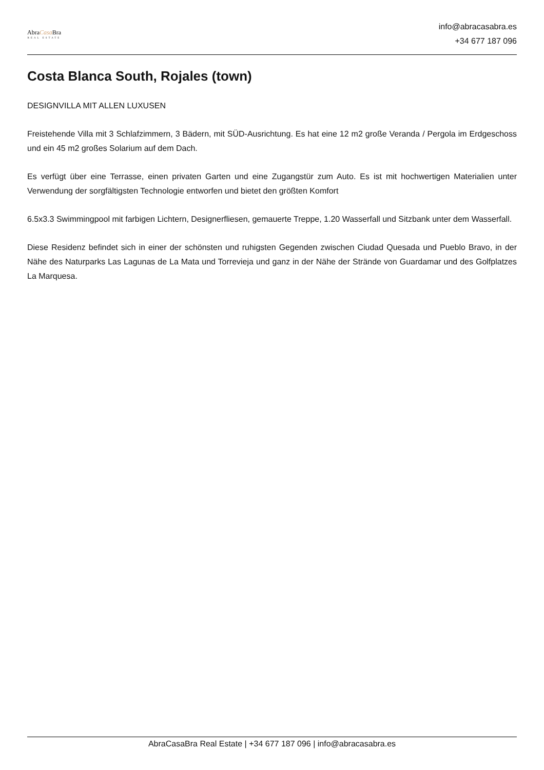AbraCasa Bra
REAL ESTATE
info@abracasabra.es
+34 677 187 096
Costa Blanca South, Rojales (town)
DESIGNVILLA MIT ALLEN LUXUSEN
Freistehende Villa mit 3 Schlafzimmern, 3 Bädern, mit SÜD-Ausrichtung. Es hat eine 12 m2 große Veranda / Pergola im Erdgeschoss und ein 45 m2 großes Solarium auf dem Dach.
Es verfügt über eine Terrasse, einen privaten Garten und eine Zugangstür zum Auto. Es ist mit hochwertigen Materialien unter Verwendung der sorgfältigsten Technologie entworfen und bietet den größten Komfort
6.5x3.3 Swimmingpool mit farbigen Lichtern, Designerfliesen, gemauerte Treppe, 1.20 Wasserfall und Sitzbank unter dem Wasserfall.
Diese Residenz befindet sich in einer der schönsten und ruhigsten Gegenden zwischen Ciudad Quesada und Pueblo Bravo, in der Nähe des Naturparks Las Lagunas de La Mata und Torrevieja und ganz in der Nähe der Strände von Guardamar und des Golfplatzes La Marquesa.
AbraCasaBra Real Estate | +34 677 187 096 | info@abracasabra.es